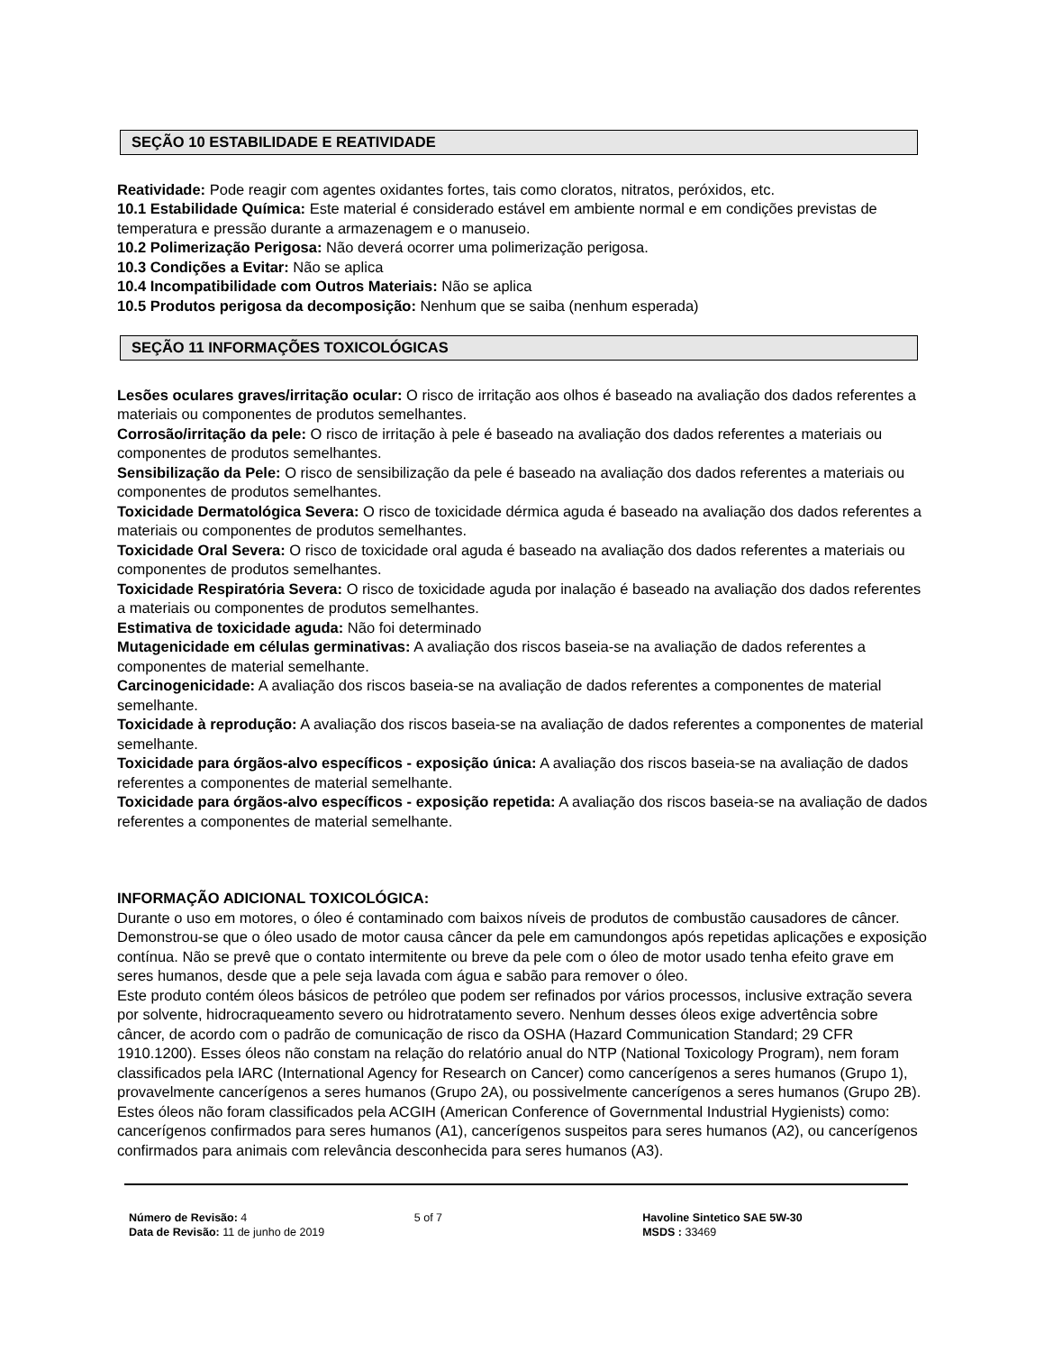SEÇÃO 10 ESTABILIDADE E REATIVIDADE
Reatividade: Pode reagir com agentes oxidantes fortes, tais como cloratos, nitratos, peróxidos, etc.
10.1 Estabilidade Química: Este material é considerado estável em ambiente normal e em condições previstas de temperatura e pressão durante a armazenagem e o manuseio.
10.2 Polimerização Perigosa: Não deverá ocorrer uma polimerização perigosa.
10.3 Condições a Evitar: Não se aplica
10.4 Incompatibilidade com Outros Materiais: Não se aplica
10.5 Produtos perigosa da decomposição: Nenhum que se saiba (nenhum esperada)
SEÇÃO 11 INFORMAÇÕES TOXICOLÓGICAS
Lesões oculares graves/irritação ocular: O risco de irritação aos olhos é baseado na avaliação dos dados referentes a materiais ou componentes de produtos semelhantes.
Corrosão/irritação da pele: O risco de irritação à pele é baseado na avaliação dos dados referentes a materiais ou componentes de produtos semelhantes.
Sensibilização da Pele: O risco de sensibilização da pele é baseado na avaliação dos dados referentes a materiais ou componentes de produtos semelhantes.
Toxicidade Dermatológica Severa: O risco de toxicidade dérmica aguda é baseado na avaliação dos dados referentes a materiais ou componentes de produtos semelhantes.
Toxicidade Oral Severa: O risco de toxicidade oral aguda é baseado na avaliação dos dados referentes a materiais ou componentes de produtos semelhantes.
Toxicidade Respiratória Severa: O risco de toxicidade aguda por inalação é baseado na avaliação dos dados referentes a materiais ou componentes de produtos semelhantes.
Estimativa de toxicidade aguda: Não foi determinado
Mutagenicidade em células germinativas: A avaliação dos riscos baseia-se na avaliação de dados referentes a componentes de material semelhante.
Carcinogenicidade: A avaliação dos riscos baseia-se na avaliação de dados referentes a componentes de material semelhante.
Toxicidade à reprodução: A avaliação dos riscos baseia-se na avaliação de dados referentes a componentes de material semelhante.
Toxicidade para órgãos-alvo específicos - exposição única: A avaliação dos riscos baseia-se na avaliação de dados referentes a componentes de material semelhante.
Toxicidade para órgãos-alvo específicos - exposição repetida: A avaliação dos riscos baseia-se na avaliação de dados referentes a componentes de material semelhante.
INFORMAÇÃO ADICIONAL TOXICOLÓGICA:
Durante o uso em motores, o óleo é contaminado com baixos níveis de produtos de combustão causadores de câncer. Demonstrou-se que o óleo usado de motor causa câncer da pele em camundongos após repetidas aplicações e exposição contínua. Não se prevê que o contato intermitente ou breve da pele com o óleo de motor usado tenha efeito grave em seres humanos, desde que a pele seja lavada com água e sabão para remover o óleo.
Este produto contém óleos básicos de petróleo que podem ser refinados por vários processos, inclusive extração severa por solvente, hidrocraqueamento severo ou hidrotratamento severo. Nenhum desses óleos exige advertência sobre câncer, de acordo com o padrão de comunicação de risco da OSHA (Hazard Communication Standard; 29 CFR 1910.1200). Esses óleos não constam na relação do relatório anual do NTP (National Toxicology Program), nem foram classificados pela IARC (International Agency for Research on Cancer) como cancerígenos a seres humanos (Grupo 1), provavelmente cancerígenos a seres humanos (Grupo 2A), ou possivelmente cancerígenos a seres humanos (Grupo 2B). Estes óleos não foram classificados pela ACGIH (American Conference of Governmental Industrial Hygienists) como: cancerígenos confirmados para seres humanos (A1), cancerígenos suspeitos para seres humanos (A2), ou cancerígenos confirmados para animais com relevância desconhecida para seres humanos (A3).
Número de Revisão: 4
Data de Revisão: 11 de junho de 2019
5 of 7 Havoline Sintetico SAE 5W-30
MSDS : 33469